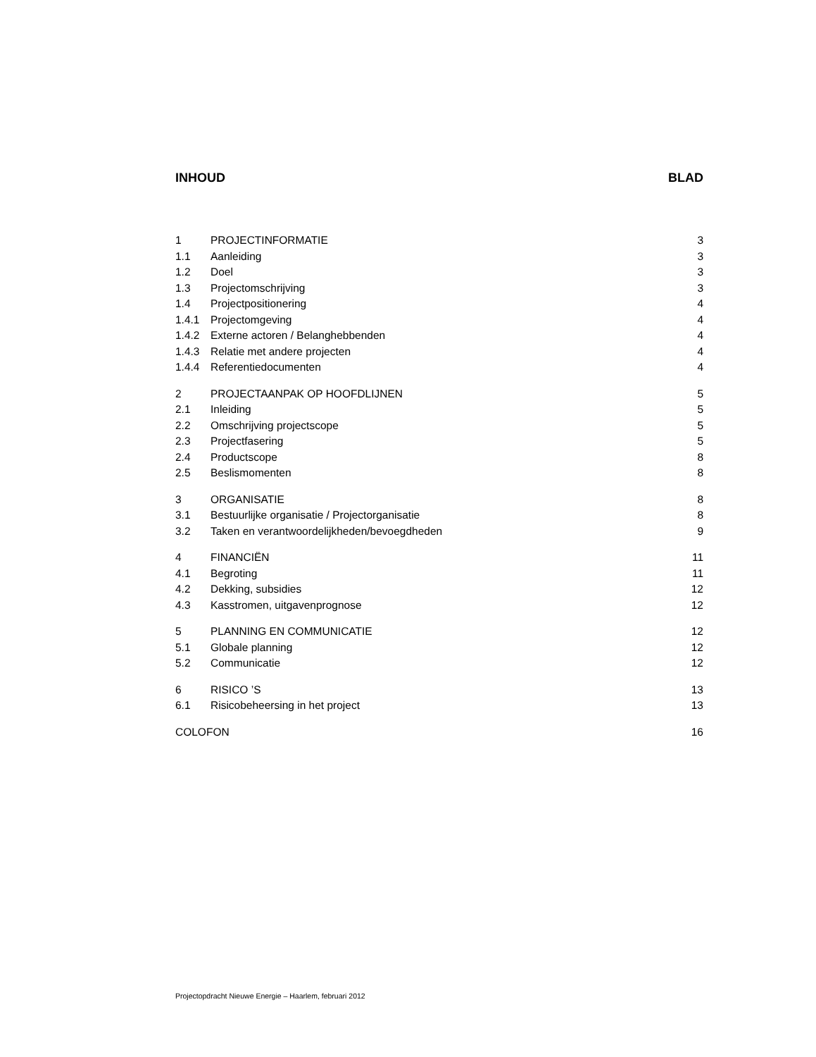INHOUD BLAD
1 PROJECTINFORMATIE 3
1.1 Aanleiding 3
1.2 Doel 3
1.3 Projectomschrijving 3
1.4 Projectpositionering 4
1.4.1 Projectomgeving 4
1.4.2 Externe actoren / Belanghebbenden 4
1.4.3 Relatie met andere projecten 4
1.4.4 Referentiedocumenten 4
2 PROJECTAANPAK OP HOOFDLIJNEN 5
2.1 Inleiding 5
2.2 Omschrijving projectscope 5
2.3 Projectfasering 5
2.4 Productscope 8
2.5 Beslismomenten 8
3 ORGANISATIE 8
3.1 Bestuurlijke organisatie / Projectorganisatie 8
3.2 Taken en verantwoordelijkheden/bevoegdheden 9
4 FINANCIËN 11
4.1 Begroting 11
4.2 Dekking, subsidies 12
4.3 Kasstromen, uitgavenprognose 12
5 PLANNING EN COMMUNICATIE 12
5.1 Globale planning 12
5.2 Communicatie 12
6 RISICO ’S 13
6.1 Risicobeheersing in het project 13
COLOFON 16
Projectopdracht Nieuwe Energie – Haarlem, februari 2012